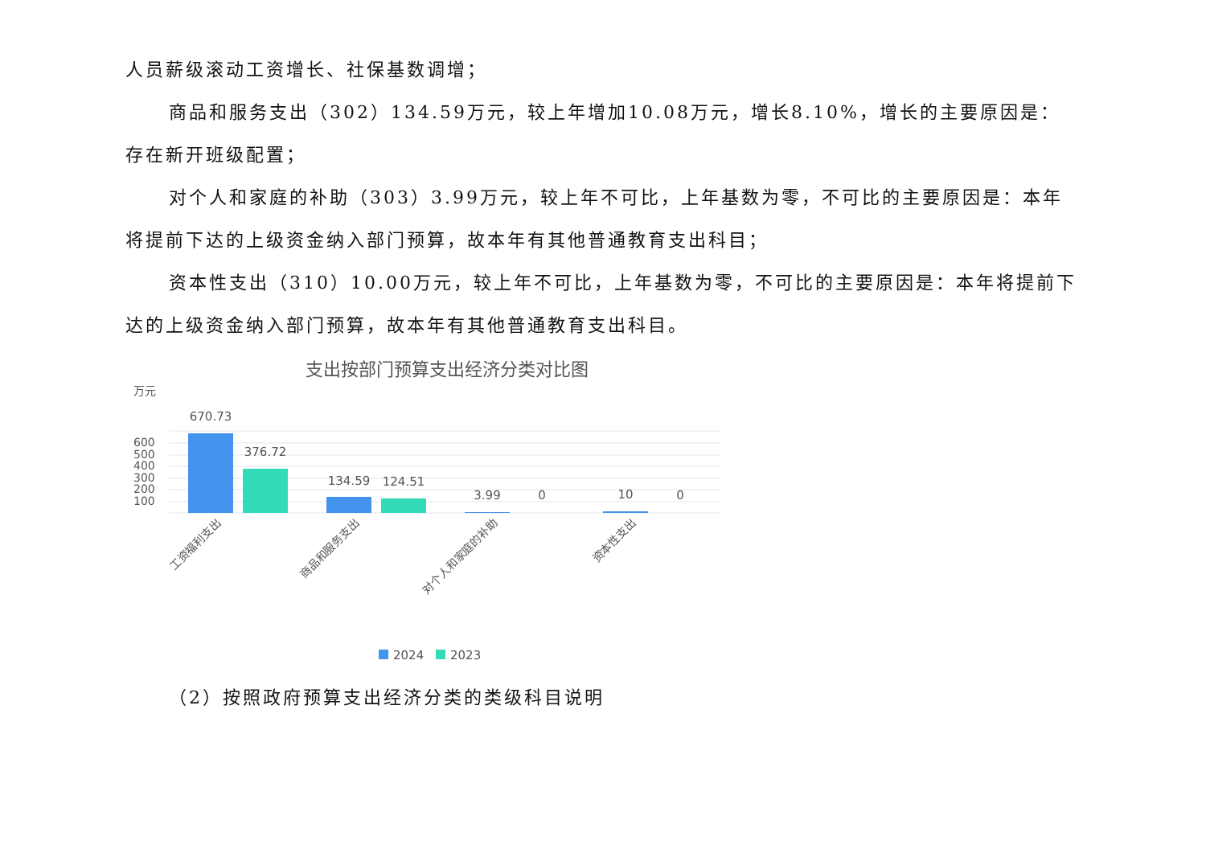人员薪级滚动工资增长、社保基数调增；
商品和服务支出（302）134.59万元，较上年增加10.08万元，增长8.10%，增长的主要原因是：存在新开班级配置；
对个人和家庭的补助（303）3.99万元，较上年不可比，上年基数为零，不可比的主要原因是：本年将提前下达的上级资金纳入部门预算，故本年有其他普通教育支出科目；
资本性支出（310）10.00万元，较上年不可比，上年基数为零，不可比的主要原因是：本年将提前下达的上级资金纳入部门预算，故本年有其他普通教育支出科目。
支出按部门预算支出经济分类对比图
万元
600
500
400
300
200
100
670.73
376.72
134.59
124.51
3.99
0
10
0
工资福利支出
商品和服务支出
对个人和家庭的补助
资本性支出
2024
2023
（2）按照政府预算支出经济分类的类级科目说明